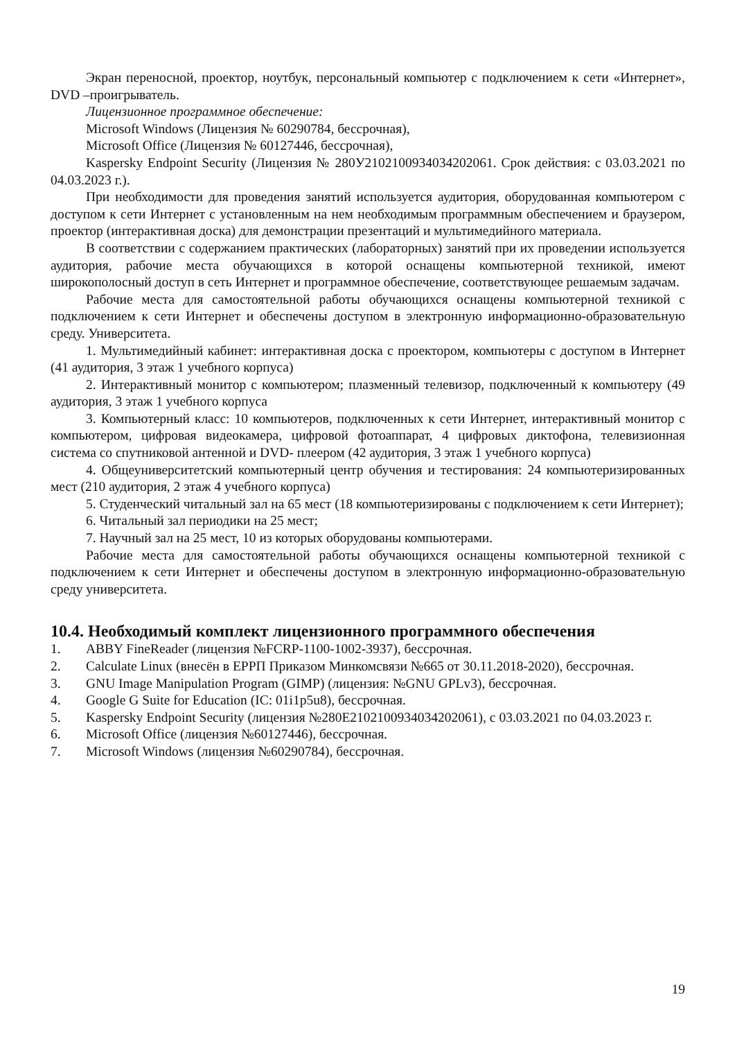Экран переносной, проектор, ноутбук, персональный компьютер с подключением к сети «Интернет», DVD –проигрыватель.
Лицензионное программное обеспечение:
Microsoft Windows (Лицензия № 60290784, бессрочная),
Microsoft Office (Лицензия № 60127446, бессрочная),
Kaspersky Endpoint Security (Лицензия № 280У2102100934034202061. Срок действия: с 03.03.2021 по 04.03.2023 г.).
При необходимости для проведения занятий используется аудитория, оборудованная компьютером с доступом к сети Интернет с установленным на нем необходимым программным обеспечением и браузером, проектор (интерактивная доска) для демонстрации презентаций и мультимедийного материала.
В соответствии с содержанием практических (лабораторных) занятий при их проведении используется аудитория, рабочие места обучающихся в которой оснащены компьютерной техникой, имеют широкополосный доступ в сеть Интернет и программное обеспечение, соответствующее решаемым задачам.
Рабочие места для самостоятельной работы обучающихся оснащены компьютерной техникой с подключением к сети Интернет и обеспечены доступом в электронную информационно-образовательную среду. Университета.
1. Мультимедийный кабинет: интерактивная доска с проектором, компьютеры с доступом в Интернет (41 аудитория, 3 этаж 1 учебного корпуса)
2. Интерактивный монитор с компьютером; плазменный телевизор, подключенный к компьютеру (49 аудитория, 3 этаж 1 учебного корпуса
3. Компьютерный класс: 10 компьютеров, подключенных к сети Интернет, интерактивный монитор с компьютером, цифровая видеокамера, цифровой фотоаппарат, 4 цифровых диктофона, телевизионная система со спутниковой антенной и DVD- плеером (42 аудитория, 3 этаж 1 учебного корпуса)
4. Общеуниверситетский компьютерный центр обучения и тестирования: 24 компьютеризированных мест (210 аудитория, 2 этаж 4 учебного корпуса)
5. Студенческий читальный зал на 65 мест (18 компьютеризированы с подключением к сети Интернет);
6. Читальный зал периодики на 25 мест;
7. Научный зал на 25 мест, 10 из которых оборудованы компьютерами.
Рабочие места для самостоятельной работы обучающихся оснащены компьютерной техникой с подключением к сети Интернет и обеспечены доступом в электронную информационно-образовательную среду университета.
10.4. Необходимый комплект лицензионного программного обеспечения
1. ABBY FineReader (лицензия №FCRP-1100-1002-3937), бессрочная.
2. Calculate Linux (внесён в ЕРРП Приказом Минкомсвязи №665 от 30.11.2018-2020), бессрочная.
3. GNU Image Manipulation Program (GIMP) (лицензия: №GNU GPLv3), бессрочная.
4. Google G Suite for Education (IC: 01i1p5u8), бессрочная.
5. Kaspersky Endpoint Security (лицензия №280E2102100934034202061), с 03.03.2021 по 04.03.2023 г.
6. Microsoft Office (лицензия №60127446), бессрочная.
7. Microsoft Windows (лицензия №60290784), бессрочная.
19